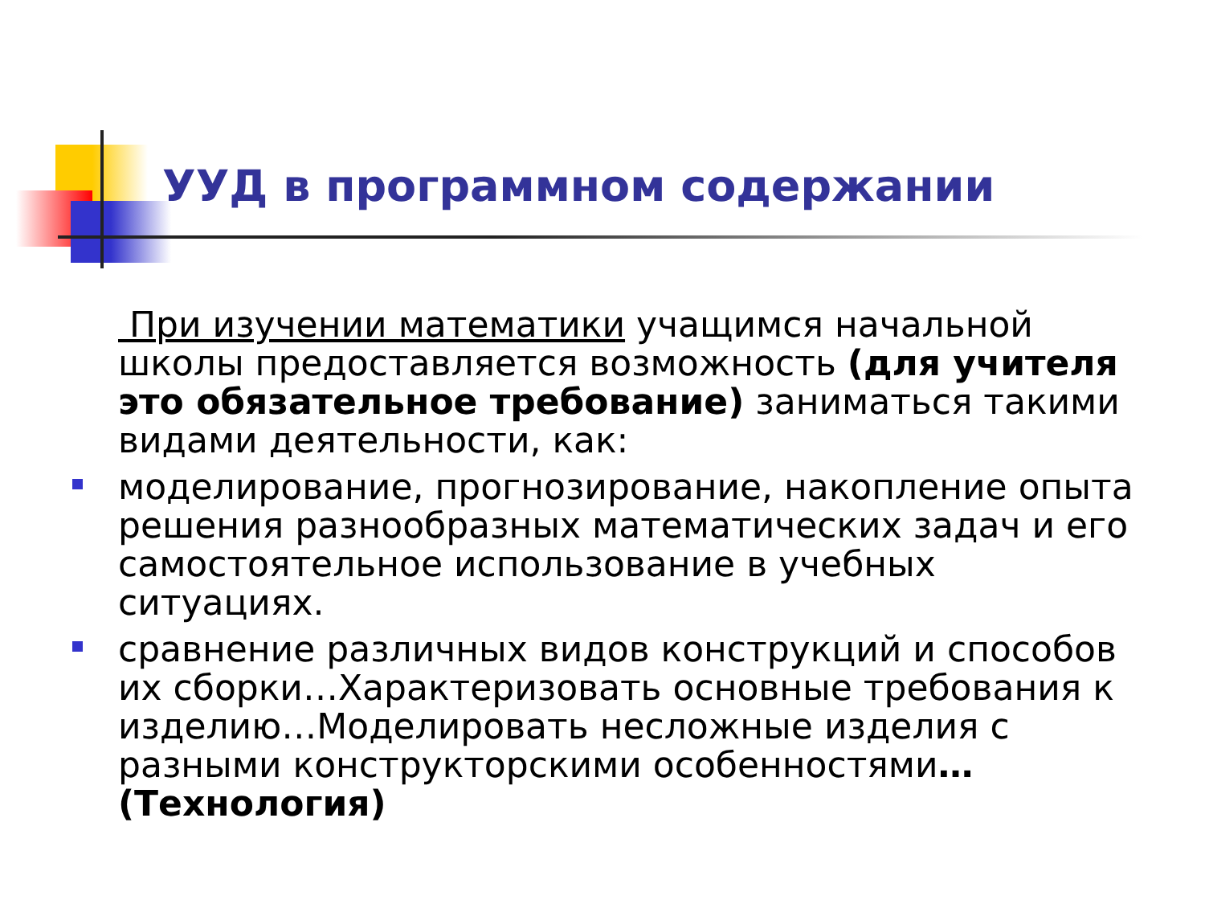УУД в программном содержании
При изучении математики учащимся начальной школы предоставляется возможность (для учителя это обязательное требование) заниматься такими видами деятельности, как:
моделирование, прогнозирование, накопление опыта решения разнообразных математических задач и его самостоятельное использование в учебных ситуациях.
сравнение различных видов конструкций и способов их сборки…Характеризовать основные требования к изделию…Моделировать несложные изделия с разными конструкторскими особенностями…(Технология)